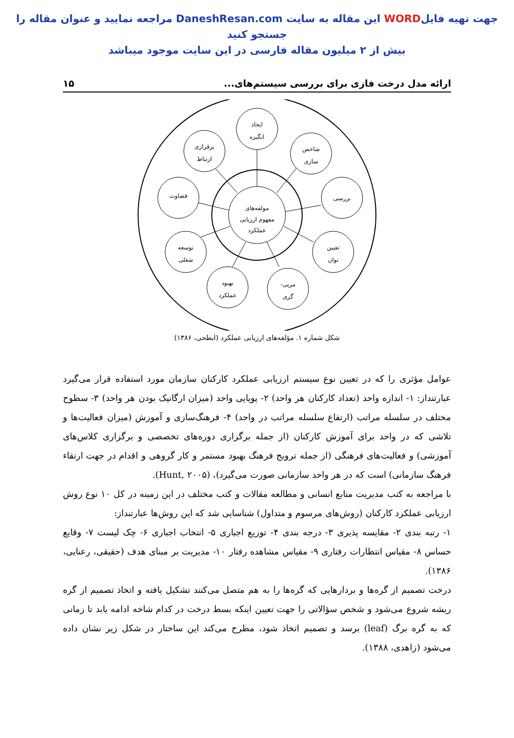جهت تهیه فایلWORD این مقاله به سایت DaneshResan.com مراجعه نمایید و عنوان مقاله را جستجو کنید
بیش از ۲ میلیون مقاله فارسی در این سایت موجود میباشد
ارائه مدل درخت فازی برای بررسی سیستم‌های... ۱۵
مولفه‌های
مفهوم ارزیابی
عملکرد
ایجاد
انگیزه
شاخص
سازی
بررسی
تعیین
توان
مربی-
گری
بهبود
عملکرد
توسعه
شغلی
قضاوت
برقراری
ارتباط
شکل شماره ۱. مؤلفه‌های ارزیابی عملکرد (ابطحی، ۱۳۸۶)
عوامل مؤثری را که در تعیین نوع سیستم ارزیابی عملکرد کارکنان سازمان مورد استفاده قرار می‌گیرد عبارتنداز: ۱- اندازه واحد (تعداد کارکنان هر واحد) ۲- پویایی واحد (میزان ارگانیک بودن هر واحد) ۳- سطوح مختلف در سلسله مراتب (ارتفاع سلسله مراتب در واحد) ۴- فرهنگ‌سازی و آموزش (میزان فعالیت‌ها و تلاشی که در واحد برای آموزش کارکنان (از جمله برگزاری دوره‌های تخصصی و برگزاری کلاس‌های آموزشی) و فعالیت‌های فرهنگی (از جمله ترویج فرهنگ بهبود مستمر و کار گروهی و اقدام در جهت ارتقاء فرهنگ سازمانی) است که در هر واحد سازمانی صورت می‌گیرد)، (Hunt, ۲۰۰۵).
با مراجعه به کتب مدیریت منابع انسانی و مطالعه مقالات و کتب مختلف در این زمینه در کل ۱۰ نوع روش ارزیابی عملکرد کارکنان (روش‌های مرسوم و متداول) شناسایی شد که این روش‌ها عبارتنداز:
۱- رتبه بندی ۲- مقایسه پذیری ۳- درجه بندی ۴- توزیع اجباری ۵- انتخاب اجباری ۶- چک لیست ۷- وقایع حساس ۸- مقیاس انتظارات رفتاری ۹- مقیاس مشاهده رفتار ۱۰- مدیریت بر مبنای هدف (حقیقی، رعنایی، ۱۳۸۶).
درخت تصمیم از گره‌ها و بردارهایی که گره‌ها را به هم متصل می‌کنند تشکیل یافته و اتخاذ تصمیم از گره ریشه شروع می‌شود و شخص سؤالاتی را جهت تعیین اینکه بسط درخت در کدام شاخه ادامه یابد تا زمانی که به گره برگ (leaf) برسد و تصمیم اتخاذ شود، مطرح می‌کند این ساختار در شکل زیر نشان داده می‌شود (زاهدی، ۱۳۸۸).